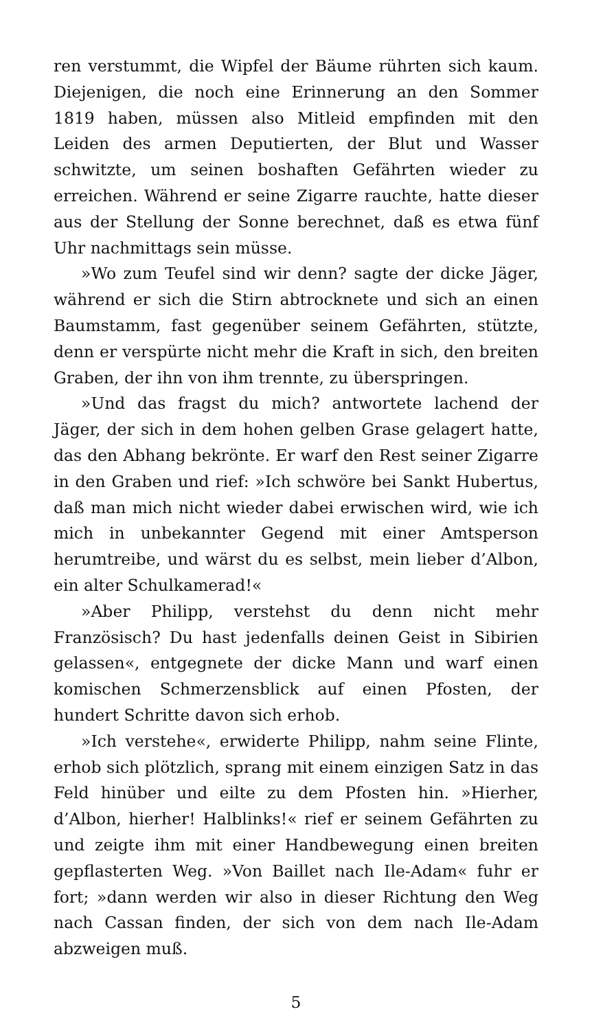ren verstummt, die Wipfel der Bäume rührten sich kaum. Diejenigen, die noch eine Erinnerung an den Sommer 1819 haben, müssen also Mitleid empfinden mit den Leiden des armen Deputierten, der Blut und Wasser schwitzte, um seinen boshaften Gefährten wieder zu erreichen. Während er seine Zigarre rauchte, hatte dieser aus der Stellung der Sonne berechnet, daß es etwa fünf Uhr nachmittags sein müsse.
»Wo zum Teufel sind wir denn? sagte der dicke Jäger, während er sich die Stirn abtrocknete und sich an einen Baumstamm, fast gegenüber seinem Gefährten, stützte, denn er verspürte nicht mehr die Kraft in sich, den breiten Graben, der ihn von ihm trennte, zu überspringen.
»Und das fragst du mich? antwortete lachend der Jäger, der sich in dem hohen gelben Grase gelagert hatte, das den Abhang bekrönte. Er warf den Rest seiner Zigarre in den Graben und rief: »Ich schwöre bei Sankt Hubertus, daß man mich nicht wieder dabei erwischen wird, wie ich mich in unbekannter Gegend mit einer Amtsperson herumtreibe, und wärst du es selbst, mein lieber d’Albon, ein alter Schulkamerad!«
»Aber Philipp, verstehst du denn nicht mehr Französisch? Du hast jedenfalls deinen Geist in Sibirien gelassen«, entgegnete der dicke Mann und warf einen komischen Schmerzensblick auf einen Pfosten, der hundert Schritte davon sich erhob.
»Ich verstehe«, erwiderte Philipp, nahm seine Flinte, erhob sich plötzlich, sprang mit einem einzigen Satz in das Feld hinüber und eilte zu dem Pfosten hin. »Hierher, d’Albon, hierher! Halblinks!« rief er seinem Gefährten zu und zeigte ihm mit einer Handbewegung einen breiten gepflasterten Weg. »Von Baillet nach Ile-Adam« fuhr er fort; »dann werden wir also in dieser Richtung den Weg nach Cassan finden, der sich von dem nach Ile-Adam abzweigen muß.
5